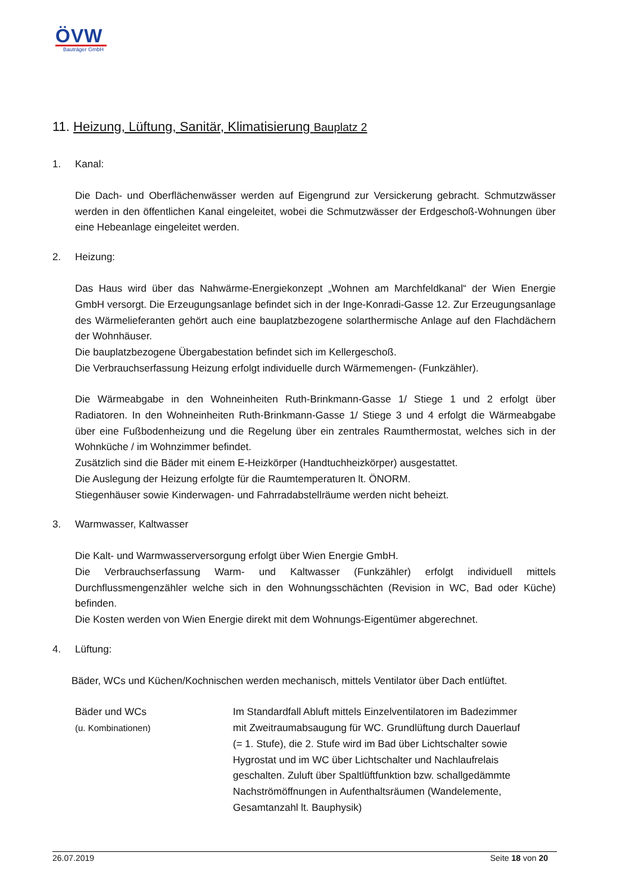ÖVW
Bauträger GmbH
11. Heizung, Lüftung, Sanitär, Klimatisierung Bauplatz 2
1. Kanal:
Die Dach- und Oberflächenwässer werden auf Eigengrund zur Versickerung gebracht. Schmutzwässer werden in den öffentlichen Kanal eingeleitet, wobei die Schmutzwässer der Erdgeschoß-Wohnungen über eine Hebeanlage eingeleitet werden.
2. Heizung:
Das Haus wird über das Nahwärme-Energiekonzept „Wohnen am Marchfeldkanal“ der Wien Energie GmbH versorgt. Die Erzeugungsanlage befindet sich in der Inge-Konradi-Gasse 12. Zur Erzeugungsanlage des Wärmelieferanten gehört auch eine bauplatzbezogene solarthermische Anlage auf den Flachdächern der Wohnhäuser.
Die bauplatzbezogene Übergabestation befindet sich im Kellergeschoß.
Die Verbrauchserfassung Heizung erfolgt individuelle durch Wärmemengen- (Funkzähler).
Die Wärmeabgabe in den Wohneinheiten Ruth-Brinkmann-Gasse 1/ Stiege 1 und 2 erfolgt über Radiatoren. In den Wohneinheiten Ruth-Brinkmann-Gasse 1/ Stiege 3 und 4 erfolgt die Wärmeabgabe über eine Fußbodenheizung und die Regelung über ein zentrales Raumthermostat, welches sich in der Wohnküche / im Wohnzimmer befindet.
Zusätzlich sind die Bäder mit einem E-Heizkörper (Handtuchheizkörper) ausgestattet.
Die Auslegung der Heizung erfolgte für die Raumtemperaturen lt. ÖNORM.
Stiegenhäuser sowie Kinderwagen- und Fahrradabstellräume werden nicht beheizt.
3. Warmwasser, Kaltwasser
Die Kalt- und Warmwasserversorgung erfolgt über Wien Energie GmbH.
Die Verbrauchserfassung Warm- und Kaltwasser (Funkzähler) erfolgt individuell mittels Durchflussmengenzähler welche sich in den Wohnungsschächten (Revision in WC, Bad oder Küche) befinden.
Die Kosten werden von Wien Energie direkt mit dem Wohnungs-Eigentümer abgerechnet.
4. Lüftung:
Bäder, WCs und Küchen/Kochnischen werden mechanisch, mittels Ventilator über Dach entlüftet.
Bäder und WCs
(u. Kombinationen)
Im Standardfall Abluft mittels Einzelventilatoren im Badezimmer
mit Zweitraumabsaugung für WC. Grundlüftung durch Dauerlauf
(= 1. Stufe), die 2. Stufe wird im Bad über Lichtschalter sowie
Hygrostat und im WC über Lichtschalter und Nachlaufrelais
geschalten. Zuluft über Spaltlüftfunktion bzw. schallgedämmte
Nachströmöffnungen in Aufenthaltsräumen (Wandelemente,
Gesamtanzahl lt. Bauphysik)
26.07.2019 Seite 18 von 20